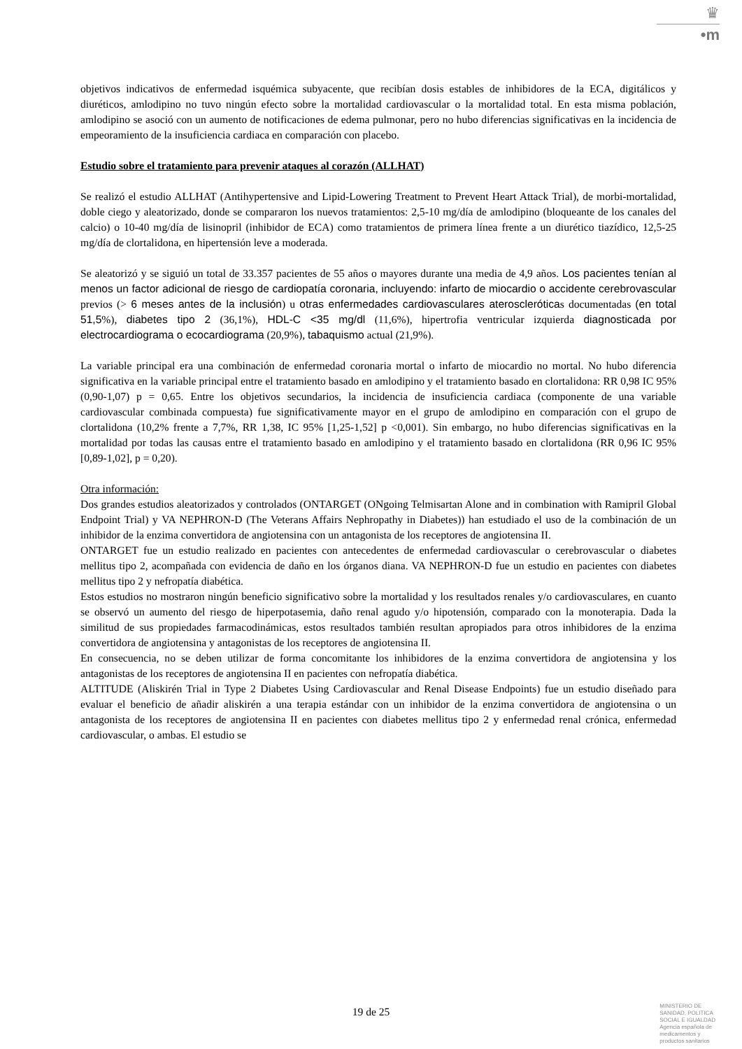♛
•m
objetivos indicativos de enfermedad isquémica subyacente, que recibían dosis estables de inhibidores de la ECA, digitálicos y diuréticos, amlodipino no tuvo ningún efecto sobre la mortalidad cardiovascular o la mortalidad total. En esta misma población, amlodipino se asoció con un aumento de notificaciones de edema pulmonar, pero no hubo diferencias significativas en la incidencia de empeoramiento de la insuficiencia cardiaca en comparación con placebo.
Estudio sobre el tratamiento para prevenir ataques al corazón (ALLHAT)
Se realizó el estudio ALLHAT (Antihypertensive and Lipid-Lowering Treatment to Prevent Heart Attack Trial), de morbi-mortalidad, doble ciego y aleatorizado, donde se compararon los nuevos tratamientos: 2,5-10 mg/día de amlodipino (bloqueante de los canales del calcio) o 10-40 mg/día de lisinopril (inhibidor de ECA) como tratamientos de primera línea frente a un diurético tiazídico, 12,5-25 mg/día de clortalidona, en hipertensión leve a moderada.
Se aleatorizó y se siguió un total de 33.357 pacientes de 55 años o mayores durante una media de 4,9 años. Los pacientes tenían al menos un factor adicional de riesgo de cardiopatía coronaria, incluyendo: infarto de miocardio o accidente cerebrovascular previos (> 6 meses antes de la inclusión) u otras enfermedades cardiovasculares ateroscleróticas documentadas (en total 51,5%), diabetes tipo 2 (36,1%), HDL-C <35 mg/dl (11,6%), hipertrofia ventricular izquierda diagnosticada por electrocardiograma o ecocardiograma (20,9%), tabaquismo actual (21,9%).
La variable principal era una combinación de enfermedad coronaria mortal o infarto de miocardio no mortal. No hubo diferencia significativa en la variable principal entre el tratamiento basado en amlodipino y el tratamiento basado en clortalidona: RR 0,98 IC 95% (0,90-1,07) p = 0,65. Entre los objetivos secundarios, la incidencia de insuficiencia cardiaca (componente de una variable cardiovascular combinada compuesta) fue significativamente mayor en el grupo de amlodipino en comparación con el grupo de clortalidona (10,2% frente a 7,7%, RR 1,38, IC 95% [1,25-1,52] p <0,001). Sin embargo, no hubo diferencias significativas en la mortalidad por todas las causas entre el tratamiento basado en amlodipino y el tratamiento basado en clortalidona (RR 0,96 IC 95% [0,89-1,02], p = 0,20).
Otra información:
Dos grandes estudios aleatorizados y controlados (ONTARGET (ONgoing Telmisartan Alone and in combination with Ramipril Global Endpoint Trial) y VA NEPHRON-D (The Veterans Affairs Nephropathy in Diabetes)) han estudiado el uso de la combinación de un inhibidor de la enzima convertidora de angiotensina con un antagonista de los receptores de angiotensina II.
ONTARGET fue un estudio realizado en pacientes con antecedentes de enfermedad cardiovascular o cerebrovascular o diabetes mellitus tipo 2, acompañada con evidencia de daño en los órganos diana. VA NEPHRON-D fue un estudio en pacientes con diabetes mellitus tipo 2 y nefropatía diabética.
Estos estudios no mostraron ningún beneficio significativo sobre la mortalidad y los resultados renales y/o cardiovasculares, en cuanto se observó un aumento del riesgo de hiperpotasemia, daño renal agudo y/o hipotensión, comparado con la monoterapia. Dada la similitud de sus propiedades farmacodinámicas, estos resultados también resultan apropiados para otros inhibidores de la enzima convertidora de angiotensina y antagonistas de los receptores de angiotensina II.
En consecuencia, no se deben utilizar de forma concomitante los inhibidores de la enzima convertidora de angiotensina y los antagonistas de los receptores de angiotensina II en pacientes con nefropatía diabética.
ALTITUDE (Aliskirén Trial in Type 2 Diabetes Using Cardiovascular and Renal Disease Endpoints) fue un estudio diseñado para evaluar el beneficio de añadir aliskirén a una terapia estándar con un inhibidor de la enzima convertidora de angiotensina o un antagonista de los receptores de angiotensina II en pacientes con diabetes mellitus tipo 2 y enfermedad renal crónica, enfermedad cardiovascular, o ambas. El estudio se
19 de 25
MINISTERIO DE
SANIDAD, POLITICA
SOCIAL E IGUALDAD
Agencia española de
medicamentos y
productos sanitarios